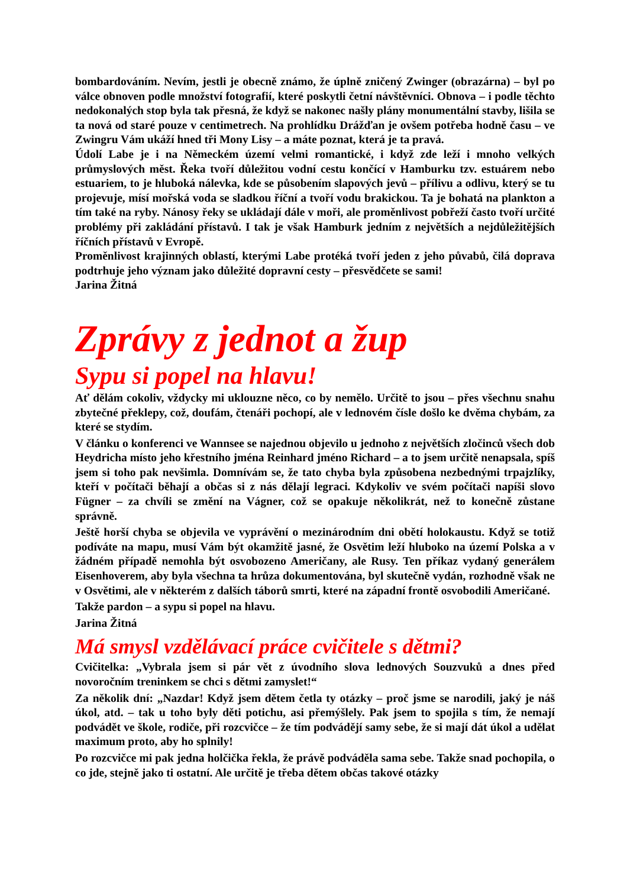bombardováním. Nevím, jestli je obecně známo, že úplně zničený Zwinger (obrazárna) – byl po válce obnoven podle množství fotografií, které poskytli četní návštěvníci. Obnova – i podle těchto nedokonalých stop byla tak přesná, že když se nakonec našly plány monumentální stavby, lišila se ta nová od staré pouze v centimetrech. Na prohlídku Drážďan je ovšem potřeba hodně času – ve Zwingru Vám ukáží hned tři Mony Lisy – a máte poznat, která je ta pravá.
Údolí Labe je i na Německém území velmi romantické, i když zde leží i mnoho velkých průmyslových měst. Řeka tvoří důležitou vodní cestu končící v Hamburku tzv. estuárem nebo estuariem, to je hluboká nálevka, kde se působením slapových jevů – přílivu a odlivu, který se tu projevuje, mísí mořská voda se sladkou říční a tvoří vodu brakickou. Ta je bohatá na plankton a tím také na ryby. Nánosy řeky se ukládají dále v moři, ale proměnlivost pobřeží často tvoří určité problémy při zakládání přístavů. I tak je však Hamburk jedním z největších a nejdůležitějších říčních přístavů v Evropě.
Proměnlivost krajinných oblastí, kterými Labe protéká tvoří jeden z jeho půvabů, čilá doprava podtrhuje jeho význam jako důležité dopravní cesty – přesvědčete se sami!
Jarina Žitná
Zprávy z jednot a žup
Sypu si popel na hlavu!
Ať dělám cokoliv, vždycky mi uklouzne něco, co by nemělo. Určitě to jsou – přes všechnu snahu zbytečné překlepy, což, doufám, čtenáři pochopí, ale v lednovém čísle došlo ke dvěma chybám, za které se stydím.
V článku o konferenci ve Wannsee se najednou objevilo u jednoho z největších zločinců všech dob Heydricha místo jeho křestního jména Reinhard jméno Richard – a to jsem určitě nenapsala, spíš jsem si toho pak nevšimla. Domnívám se, že tato chyba byla způsobena nezbednými trpajzlíky, kteří v počítači běhají a občas si z nás dělají legraci. Kdykoliv ve svém počítači napíši slovo Fügner – za chvíli se změní na Vágner, což se opakuje několikrát, než to konečně zůstane správně.
Ještě horší chyba se objevila ve vyprávění o mezinárodním dni obětí holokaustu. Když se totiž podíváte na mapu, musí Vám být okamžitě jasné, že Osvětim leží hluboko na území Polska a v žádném případě nemohla být osvobozeno Američany, ale Rusy. Ten příkaz vydaný generálem Eisenhoverem, aby byla všechna ta hrůza dokumentována, byl skutečně vydán, rozhodně však ne v Osvětimi, ale v některém z dalších táborů smrti, které na západní frontě osvobodili Američané.
Takže pardon – a sypu si popel na hlavu.
Jarina Žitná
Má smysl vzdělávací práce cvičitele s dětmi?
Cvičitelka: „Vybrala jsem si pár vět z úvodního slova lednových Souzvuků a dnes před novoročním treninkem se chci s dětmi zamyslet!“
Za několik dní: „Nazdar! Když jsem dětem četla ty otázky – proč jsme se narodili, jaký je náš úkol, atd. – tak u toho byly děti potichu, asi přemýšlely. Pak jsem to spojila s tím, že nemají podvádět ve škole, rodiče, při rozcvičce – že tím podvádějí samy sebe, že si mají dát úkol a udělat maximum proto, aby ho splnily!
Po rozcvičce mi pak jedna holčička řekla, že právě podváděla sama sebe. Takže snad pochopila, o co jde, stejně jako ti ostatní. Ale určitě je třeba dětem občas takové otázky